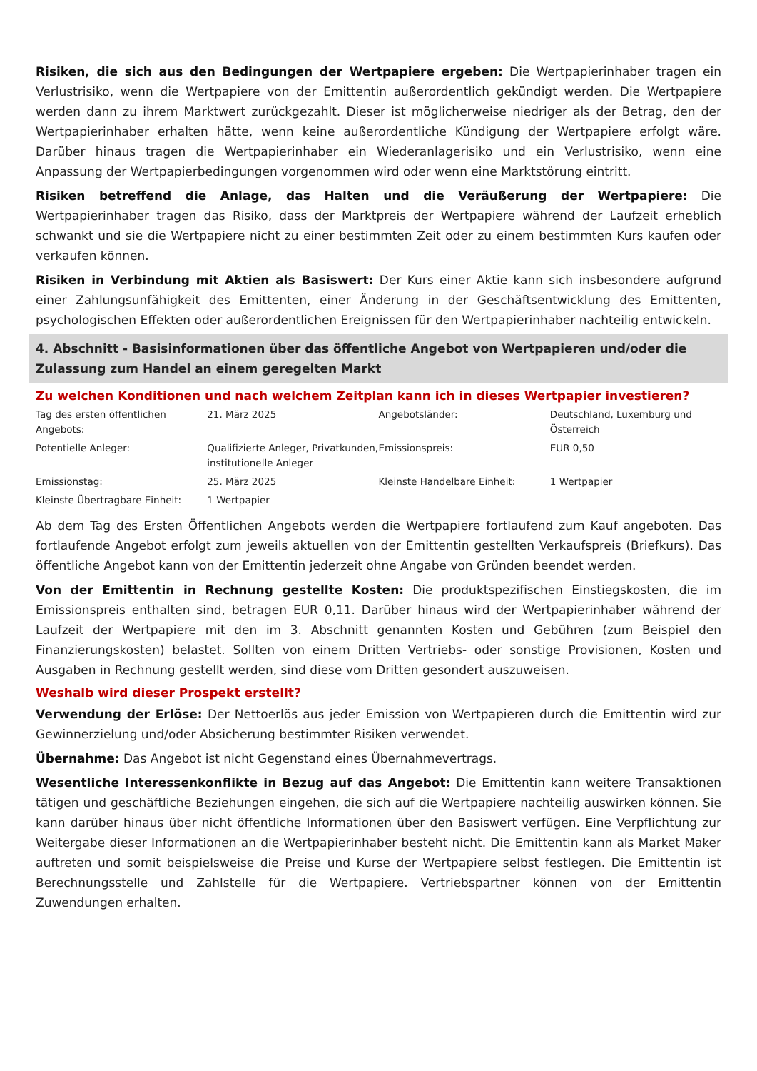Risiken, die sich aus den Bedingungen der Wertpapiere ergeben: Die Wertpapierinhaber tragen ein Verlustrisiko, wenn die Wertpapiere von der Emittentin außerordentlich gekündigt werden. Die Wertpapiere werden dann zu ihrem Marktwert zurückgezahlt. Dieser ist möglicherweise niedriger als der Betrag, den der Wertpapierinhaber erhalten hätte, wenn keine außerordentliche Kündigung der Wertpapiere erfolgt wäre. Darüber hinaus tragen die Wertpapierinhaber ein Wiederanlagerisiko und ein Verlustrisiko, wenn eine Anpassung der Wertpapierbedingungen vorgenommen wird oder wenn eine Marktstörung eintritt.
Risiken betreffend die Anlage, das Halten und die Veräußerung der Wertpapiere: Die Wertpapierinhaber tragen das Risiko, dass der Marktpreis der Wertpapiere während der Laufzeit erheblich schwankt und sie die Wertpapiere nicht zu einer bestimmten Zeit oder zu einem bestimmten Kurs kaufen oder verkaufen können.
Risiken in Verbindung mit Aktien als Basiswert: Der Kurs einer Aktie kann sich insbesondere aufgrund einer Zahlungsunfähigkeit des Emittenten, einer Änderung in der Geschäftsentwicklung des Emittenten, psychologischen Effekten oder außerordentlichen Ereignissen für den Wertpapierinhaber nachteilig entwickeln.
4. Abschnitt - Basisinformationen über das öffentliche Angebot von Wertpapieren und/oder die Zulassung zum Handel an einem geregelten Markt
Zu welchen Konditionen und nach welchem Zeitplan kann ich in dieses Wertpapier investieren?
| Tag des ersten öffentlichen Angebots: | 21. März 2025 | Angebotsländer: | Deutschland, Luxemburg und Österreich |
| Potentielle Anleger: | Qualifizierte Anleger, Privatkunden, institutionelle Anleger | Emissionspreis: | EUR 0,50 |
| Emissionstag: | 25. März 2025 | Kleinste Handelbare Einheit: | 1 Wertpapier |
| Kleinste Übertragbare Einheit: | 1 Wertpapier | | |
Ab dem Tag des Ersten Öffentlichen Angebots werden die Wertpapiere fortlaufend zum Kauf angeboten. Das fortlaufende Angebot erfolgt zum jeweils aktuellen von der Emittentin gestellten Verkaufspreis (Briefkurs). Das öffentliche Angebot kann von der Emittentin jederzeit ohne Angabe von Gründen beendet werden.
Von der Emittentin in Rechnung gestellte Kosten: Die produktspezifischen Einstiegskosten, die im Emissionspreis enthalten sind, betragen EUR 0,11. Darüber hinaus wird der Wertpapierinhaber während der Laufzeit der Wertpapiere mit den im 3. Abschnitt genannten Kosten und Gebühren (zum Beispiel den Finanzierungskosten) belastet. Sollten von einem Dritten Vertriebs- oder sonstige Provisionen, Kosten und Ausgaben in Rechnung gestellt werden, sind diese vom Dritten gesondert auszuweisen.
Weshalb wird dieser Prospekt erstellt?
Verwendung der Erlöse: Der Nettoerlös aus jeder Emission von Wertpapieren durch die Emittentin wird zur Gewinnerzielung und/oder Absicherung bestimmter Risiken verwendet.
Übernahme: Das Angebot ist nicht Gegenstand eines Übernahmevertrags.
Wesentliche Interessenkonflikte in Bezug auf das Angebot: Die Emittentin kann weitere Transaktionen tätigen und geschäftliche Beziehungen eingehen, die sich auf die Wertpapiere nachteilig auswirken können. Sie kann darüber hinaus über nicht öffentliche Informationen über den Basiswert verfügen. Eine Verpflichtung zur Weitergabe dieser Informationen an die Wertpapierinhaber besteht nicht. Die Emittentin kann als Market Maker auftreten und somit beispielsweise die Preise und Kurse der Wertpapiere selbst festlegen. Die Emittentin ist Berechnungsstelle und Zahlstelle für die Wertpapiere. Vertriebspartner können von der Emittentin Zuwendungen erhalten.